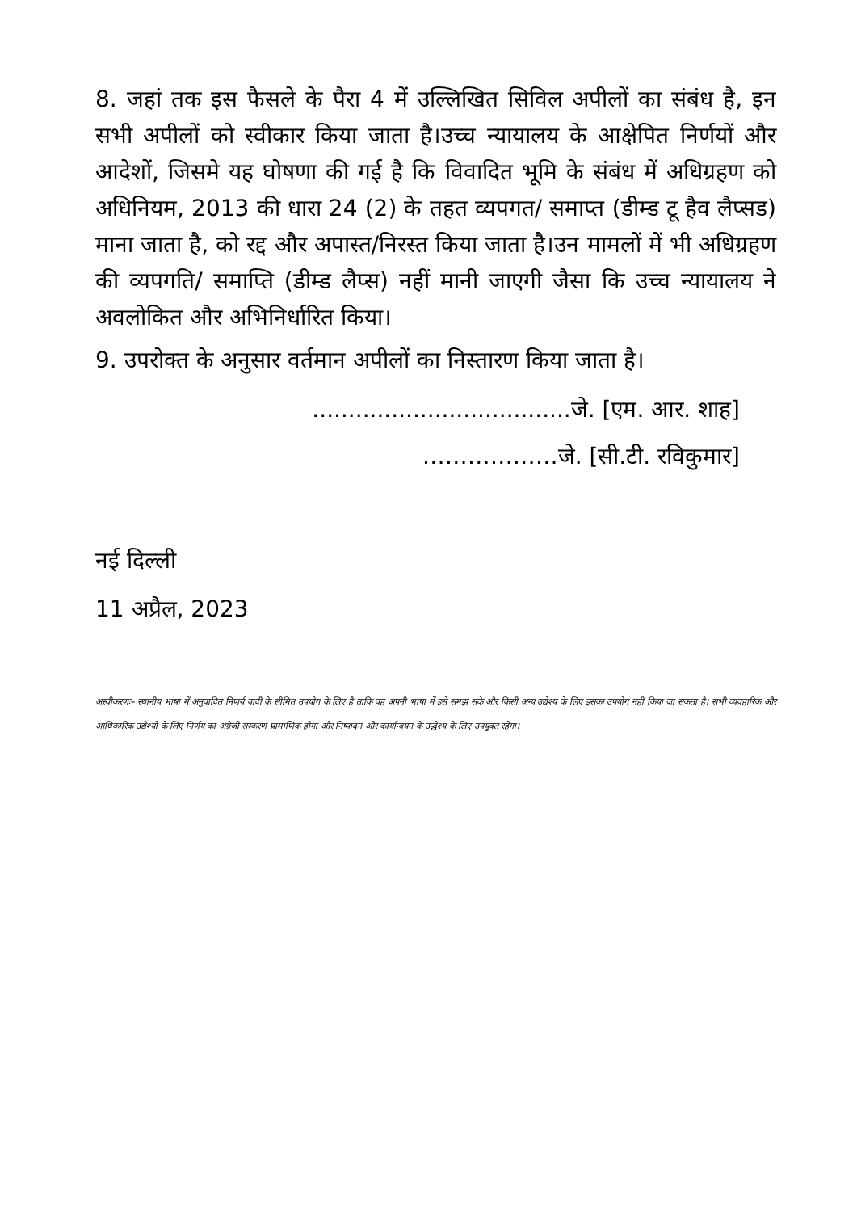8. जहां तक इस फैसले के पैरा 4 में उल्लिखित सिविल अपीलों का संबंध है, इन सभी अपीलों को स्वीकार किया जाता है।उच्च न्यायालय के आक्षेपित निर्णयों और आदेशों, जिसमे यह घोषणा की गई है कि विवादित भूमि के संबंध में अधिग्रहण को अधिनियम, 2013 की धारा 24 (2) के तहत व्यपगत/ समाप्त (डीम्ड टू हैव लैप्सड) माना जाता है, को रद्द और अपास्त/निरस्त किया जाता है।उन मामलों में भी अधिग्रहण की व्यपगति/ समाप्ति (डीम्ड लैप्स) नहीं मानी जाएगी जैसा कि उच्च न्यायालय ने अवलोकित और अभिनिर्धारित किया।
9. उपरोक्त के अनुसार वर्तमान अपीलों का निस्तारण किया जाता है।
....................................जे. [एम. आर. शाह]
………………जे. [सी.टी. रविकुमार]
नई दिल्ली
11 अप्रैल, 2023
अस्वीकरणः– स्थानीय भाषा में अनुवादित निणर्य वादी के सीमित उपयोग के लिए है ताकि वह अपनी भाषा में इसे समझ सके और किसी अन्य उद्येश्य के लिए इसका उपयोग नहीं किया जा सकता है। सभी व्यवहारिक और आधिकारिक उद्येश्यो के लिए निर्णय का अंग्रेजी संस्करण प्रामाणिक होगा और निष्पादन और कार्यान्वयन के उद्धेश्य के लिए उपयुक्त रहेगा।